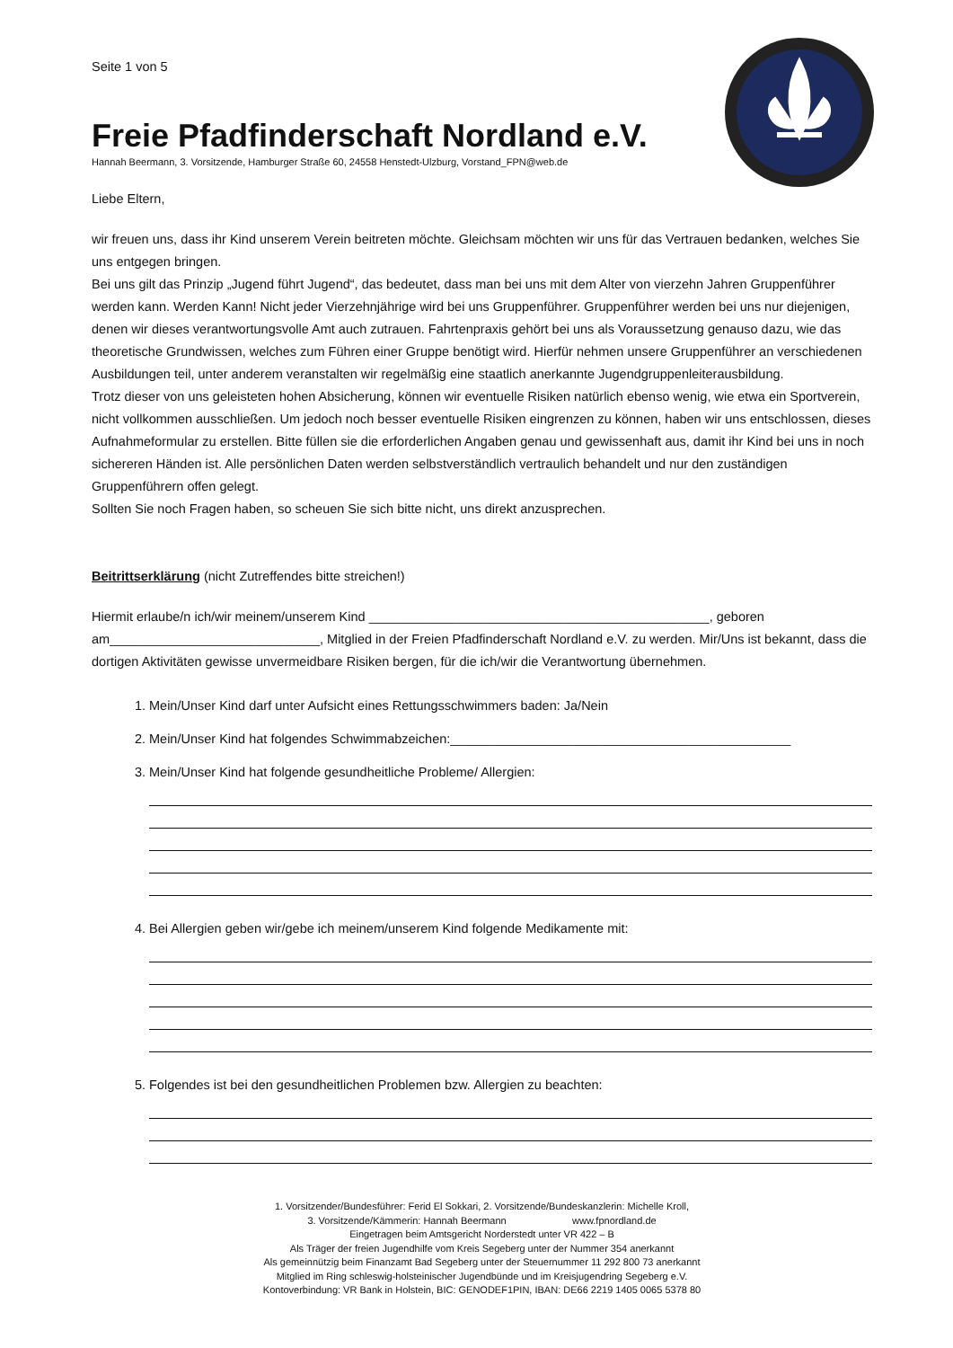Seite 1 von 5
Freie Pfadfinderschaft Nordland e.V.
Hannah Beermann, 3. Vorsitzende, Hamburger Straße 60, 24558 Henstedt-Ulzburg, Vorstand_FPN@web.de
Liebe Eltern,
wir freuen uns, dass ihr Kind unserem Verein beitreten möchte. Gleichsam möchten wir uns für das Vertrauen bedanken, welches Sie uns entgegen bringen.
Bei uns gilt das Prinzip „Jugend führt Jugend“, das bedeutet, dass man bei uns mit dem Alter von vierzehn Jahren Gruppenführer werden kann. Werden Kann! Nicht jeder Vierzehnjährige wird bei uns Gruppenführer. Gruppenführer werden bei uns nur diejenigen, denen wir dieses verantwortungsvolle Amt auch zutrauen. Fahrtenpraxis gehört bei uns als Voraussetzung genauso dazu, wie das theoretische Grundwissen, welches zum Führen einer Gruppe benötigt wird. Hierfür nehmen unsere Gruppenführer an verschiedenen Ausbildungen teil, unter anderem veranstalten wir regelmäßig eine staatlich anerkannte Jugendgruppenleiterausbildung.
Trotz dieser von uns geleisteten hohen Absicherung, können wir eventuelle Risiken natürlich ebenso wenig, wie etwa ein Sportverein, nicht vollkommen ausschließen. Um jedoch noch besser eventuelle Risiken eingrenzen zu können, haben wir uns entschlossen, dieses Aufnahmeformular zu erstellen. Bitte füllen sie die erforderlichen Angaben genau und gewissenhaft aus, damit ihr Kind bei uns in noch sichereren Händen ist. Alle persönlichen Daten werden selbstverständlich vertraulich behandelt und nur den zuständigen Gruppenführern offen gelegt.
Sollten Sie noch Fragen haben, so scheuen Sie sich bitte nicht, uns direkt anzusprechen.
Beitrittserklärung (nicht Zutreffendes bitte streichen!)
Hiermit erlaube/n ich/wir meinem/unserem Kind _______________________________________________, geboren am_____________________________, Mitglied in der Freien Pfadfinderschaft Nordland e.V. zu werden. Mir/Uns ist bekannt, dass die dortigen Aktivitäten gewisse unvermeidbare Risiken bergen, für die ich/wir die Verantwortung übernehmen.
1. Mein/Unser Kind darf unter Aufsicht eines Rettungsschwimmers baden: Ja/Nein
2. Mein/Unser Kind hat folgendes Schwimmabzeichen:_______________________________________________
3. Mein/Unser Kind hat folgende gesundheitliche Probleme/ Allergien:
4. Bei Allergien geben wir/gebe ich meinem/unserem Kind folgende Medikamente mit:
5. Folgendes ist bei den gesundheitlichen Problemen bzw. Allergien zu beachten:
1. Vorsitzender/Bundesführer: Ferid El Sokkari, 2. Vorsitzende/Bundeskanzlerin: Michelle Kroll,
3. Vorsitzende/Kämmerin: Hannah Beermann www.fpnordland.de
Eingetragen beim Amtsgericht Norderstedt unter VR 422 – B
Als Träger der freien Jugendhilfe vom Kreis Segeberg unter der Nummer 354 anerkannt
Als gemeinnützig beim Finanzamt Bad Segeberg unter der Steuernummer 11 292 800 73 anerkannt
Mitglied im Ring schleswig-holsteinischer Jugendbünde und im Kreisjugendring Segeberg e.V.
Kontoverbindung: VR Bank in Holstein, BIC: GENODEF1PIN, IBAN: DE66 2219 1405 0065 5378 80